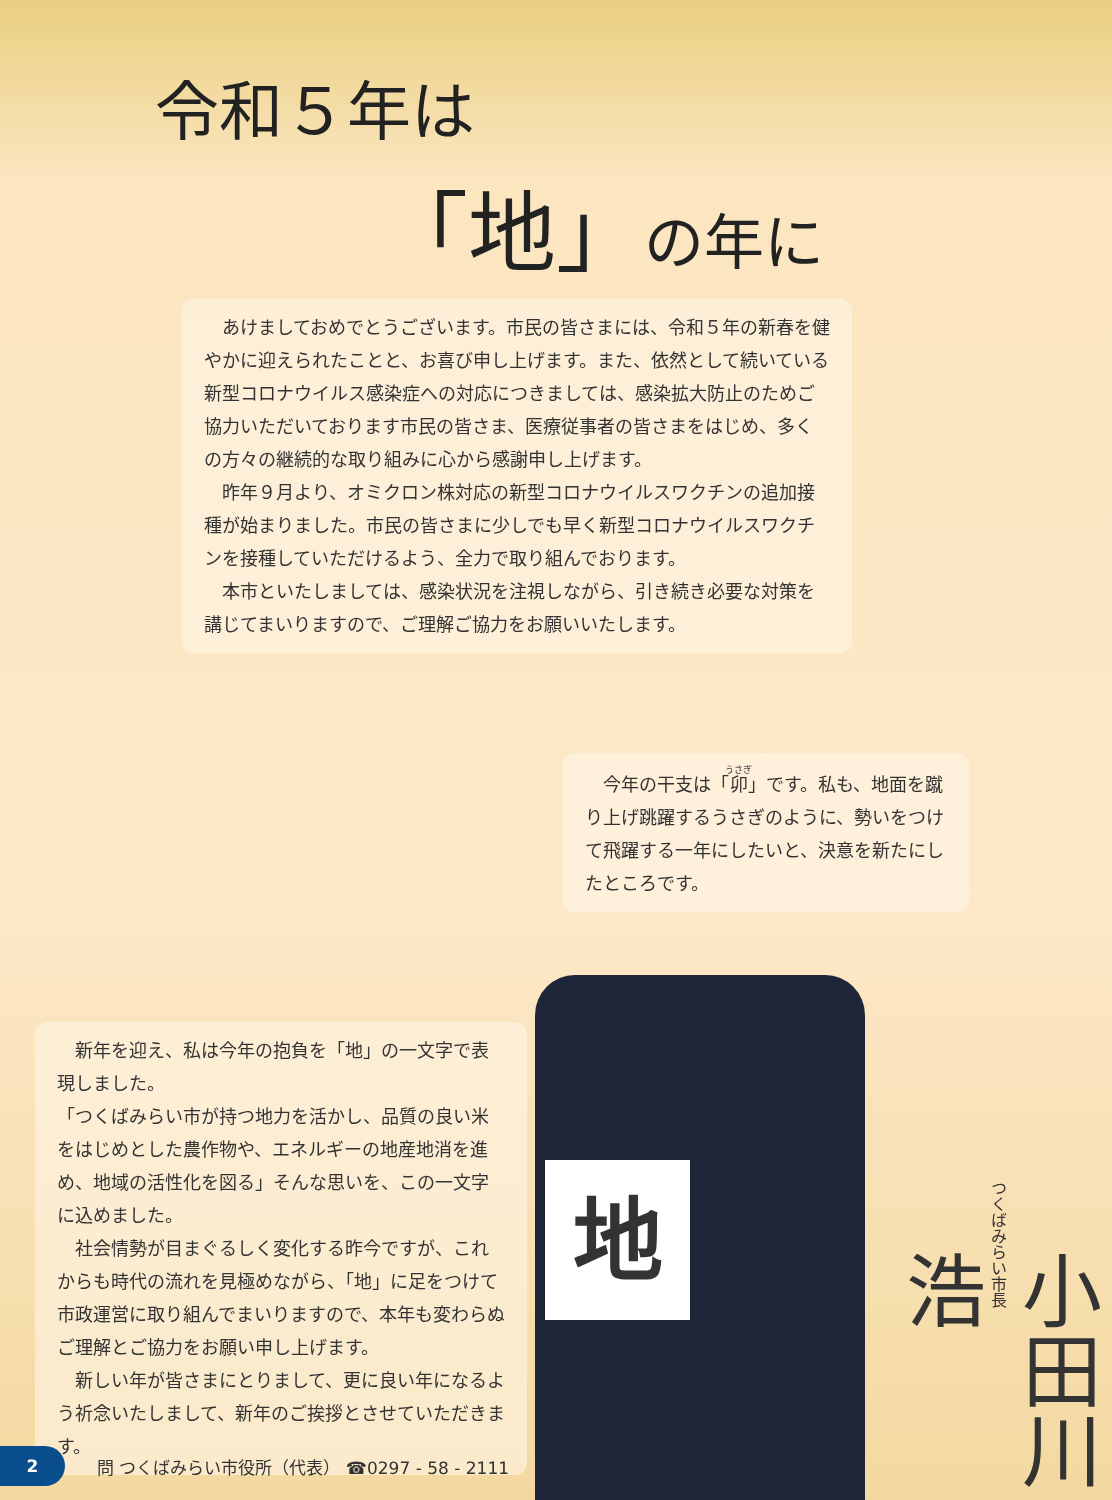令和５年は
「地」の年に
あけましておめでとうございます。市民の皆さまには、令和５年の新春を健やかに迎えられたことと、お喜び申し上げます。また、依然として続いている新型コロナウイルス感染症への対応につきましては、感染拡大防止のためご協力いただいております市民の皆さま、医療従事者の皆さまをはじめ、多くの方々の継続的な取り組みに心から感謝申し上げます。
昨年９月より、オミクロン株対応の新型コロナウイルスワクチンの追加接種が始まりました。市民の皆さまに少しでも早く新型コロナウイルスワクチンを接種していただけるよう、全力で取り組んでおります。
本市といたしましては、感染状況を注視しながら、引き続き必要な対策を講じてまいりますので、ご理解ご協力をお願いいたします。
今年の干支は「卯」です。私も、地面を蹴り上げ跳躍するうさぎのように、勢いをつけて飛躍する一年にしたいと、決意を新たにしたところです。
新年を迎え、私は今年の抱負を「地」の一文字で表現しました。
「つくばみらい市が持つ地力を活かし、品質の良い米をはじめとした農作物や、エネルギーの地産地消を進め、地域の活性化を図る」そんな思いを、この一文字に込めました。
社会情勢が目まぐるしく変化する昨今ですが、これからも時代の流れを見極めながら、「地」に足をつけて市政運営に取り組んでまいりますので、本年も変わらぬご理解とご協力をお願い申し上げます。
新しい年が皆さまにとりまして、更に良い年になるよう祈念いたしまして、新年のご挨拶とさせていただきます。
地
つくばみらい市長
小田川 浩
2
問 つくばみらい市役所（代表） ☎0297 - 58 - 2111